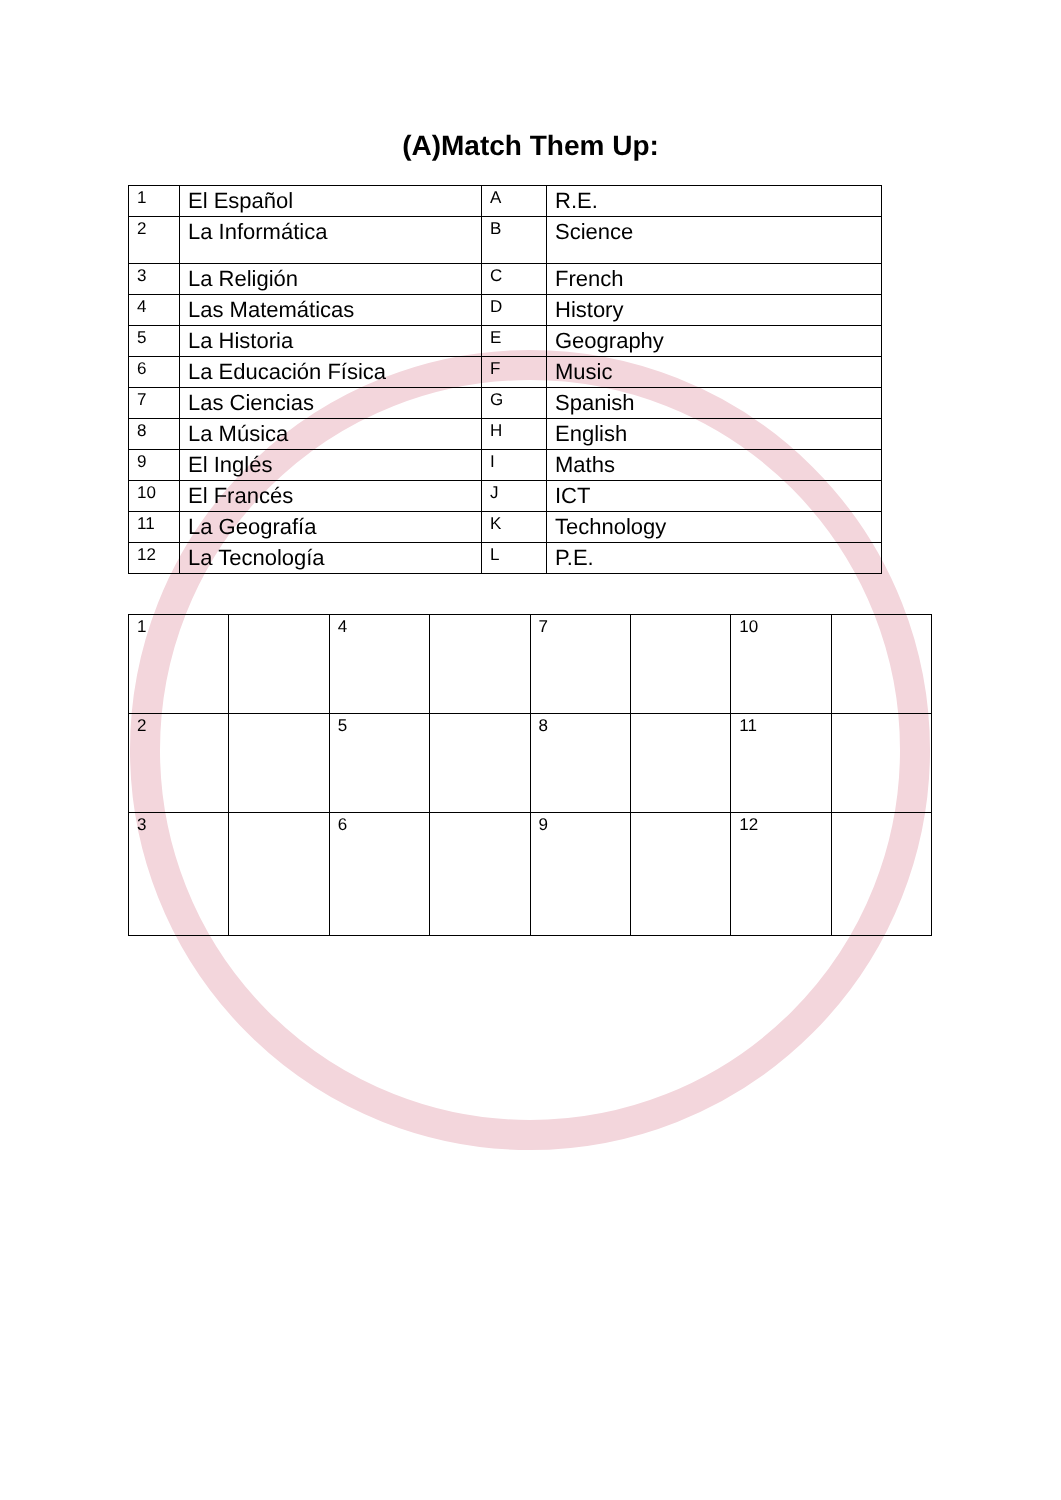(A)Match Them Up:
| 1 | El Español | A | R.E. |
| 2 | La Informática | B | Science |
| 3 | La Religión | C | French |
| 4 | Las Matemáticas | D | History |
| 5 | La Historia | E | Geography |
| 6 | La Educación Física | F | Music |
| 7 | Las Ciencias | G | Spanish |
| 8 | La Música | H | English |
| 9 | El Inglés | I | Maths |
| 10 | El Francés | J | ICT |
| 11 | La Geografía | K | Technology |
| 12 | La Tecnología | L | P.E. |
| 1 | | 4 | | 7 | | 10 | |
| 2 | | 5 | | 8 | | 11 | |
| 3 | | 6 | | 9 | | 12 | |